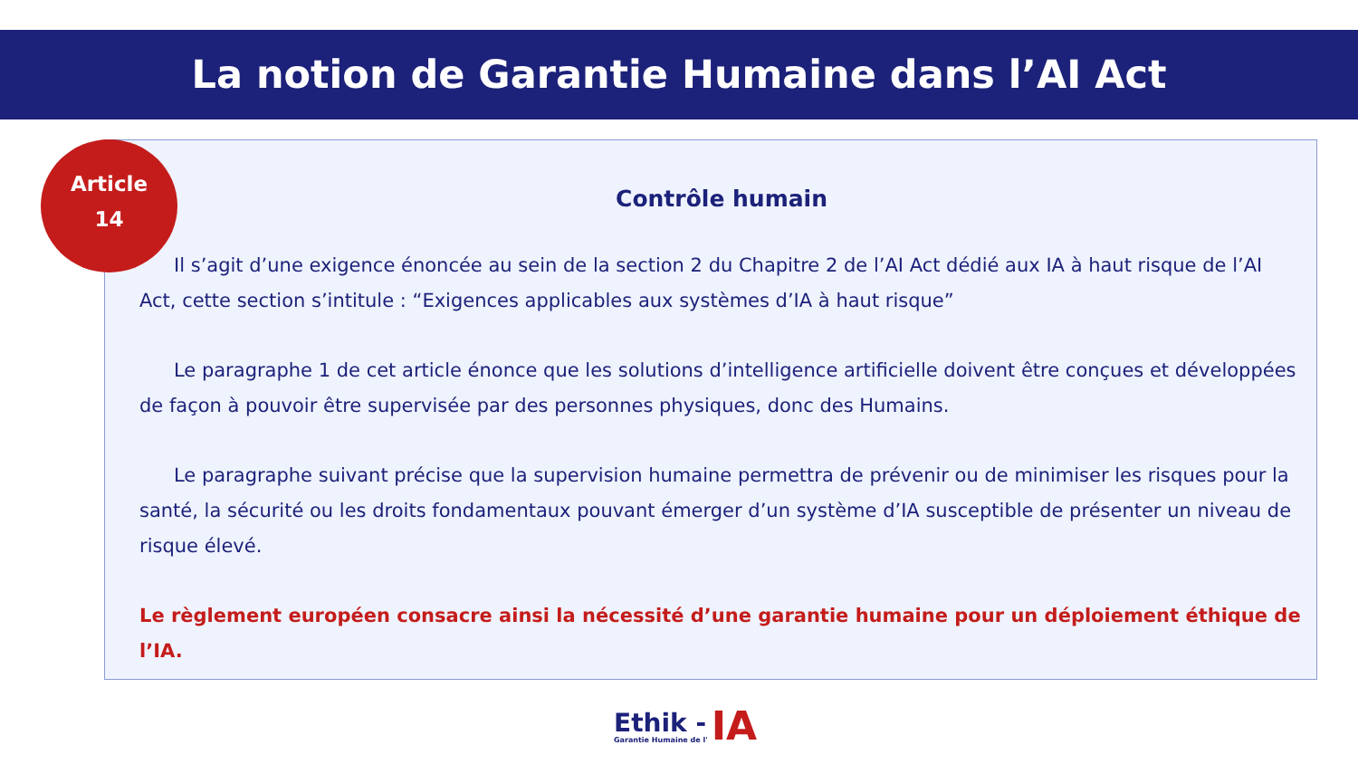La notion de Garantie Humaine dans l’AI Act
Contrôle humain
Il s’agit d’une exigence énoncée au sein de la section 2 du Chapitre 2 de l’AI Act dédié aux IA à haut risque de l’AI Act, cette section s’intitule : “Exigences applicables aux systèmes d’IA à haut risque”
Le paragraphe 1 de cet article énonce que les solutions d’intelligence artificielle doivent être conçues et développées de façon à pouvoir être supervisée par des personnes physiques, donc des Humains.
Le paragraphe suivant précise que la supervision humaine permettra de prévenir ou de minimiser les risques pour la santé, la sécurité ou les droits fondamentaux pouvant émerger d’un système d’IA susceptible de présenter un niveau de risque élevé.
Le règlement européen consacre ainsi la nécessité d’une garantie humaine pour un déploiement éthique de l’IA.
Article
14
Ethik -
Garantie Humaine de l'
IA